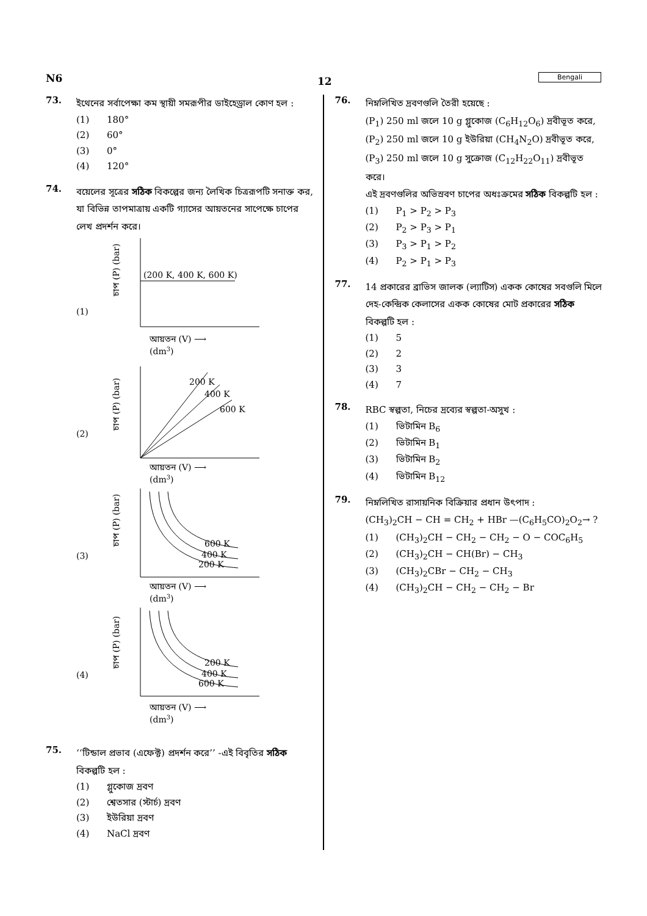N6 12 Bengali
73.
ইথেনের সর্বাপেক্ষা কম স্থায়ী সমরূপীর ডাইহেড্রাল কোণ হল :
(1) 180°
(2) 60°
(3) 0°
(4) 120°
74.
বয়েলের সূত্রের সঠিক বিকল্পের জন্য লৈখিক চিত্ররূপটি সনাক্ত কর, যা বিভিন্ন তাপমাত্রায় একটি গ্যাসের আয়তনের সাপেক্ষে চাপের লেখ প্রদর্শন করে।
(1)
চাপ (P) (bar)
(200 K, 400 K, 600 K)
আয়তন (V) ⟶
(dm3)
(2)
চাপ (P) (bar)
200 K
400 K
600 K
আয়তন (V) ⟶
(dm3)
(3)
চাপ (P) (bar)
600 K
400 K
200 K
আয়তন (V) ⟶
(dm3)
(4)
চাপ (P) (bar)
200 K
400 K
600 K
আয়তন (V) ⟶
(dm3)
75.
‘‘টিন্ডাল প্রভাব (এফেক্ট) প্রদর্শন করে’’ -এই বিবৃতির সঠিক বিকল্পটি হল :
(1) গ্লুকোজ দ্রবণ
(2) শ্বেতসার (স্টার্চ) দ্রবণ
(3) ইউরিয়া দ্রবণ
(4) NaCl দ্রবণ
76.
নিম্নলিখিত দ্রবণগুলি তৈরী হয়েছে :
(P<sub>1</sub>) 250 ml জলে 10 g গ্লুকোজ (C<sub>6</sub>H<sub>12</sub>O<sub>6</sub>) দ্রবীভূত করে,
(P<sub>2</sub>) 250 ml জলে 10 g ইউরিয়া (CH<sub>4</sub>N<sub>2</sub>O) দ্রবীভূত করে,
(P<sub>3</sub>) 250 ml জলে 10 g সুক্রোজ (C<sub>12</sub>H<sub>22</sub>O<sub>11</sub>) দ্রবীভূত করে।
এই দ্রবণগুলির অভিস্রবণ চাপের অধঃক্রমের সঠিক বিকল্পটি হল :
(1) P<sub>1</sub> > P<sub>2</sub> > P<sub>3</sub>
(2) P<sub>2</sub> > P<sub>3</sub> > P<sub>1</sub>
(3) P<sub>3</sub> > P<sub>1</sub> > P<sub>2</sub>
(4) P<sub>2</sub> > P<sub>1</sub> > P<sub>3</sub>
77.
14 প্রকারের ব্রাভিস জালক (ল্যাটিস) একক কোষের সবগুলি মিলে দেহ-কেন্দ্রিক কেলাসের একক কোষের মোট প্রকারের সঠিক বিকল্পটি হল :
(1) 5
(2) 2
(3) 3
(4) 7
78.
RBC স্বল্পতা, নিচের দ্রব্যের স্বল্পতা-অসুখ :
(1) ভিটামিন B<sub>6</sub>
(2) ভিটামিন B<sub>1</sub>
(3) ভিটামিন B<sub>2</sub>
(4) ভিটামিন B<sub>12</sub>
79.
নিম্নলিখিত রাসায়নিক বিক্রিয়ার প্রধান উৎপাদ :
(CH<sub>3</sub>)<sub>2</sub>CH − CH = CH<sub>2</sub> + HBr —(C<sub>6</sub>H<sub>5</sub>CO)<sub>2</sub>O<sub>2</sub>→ ?
(1) (CH<sub>3</sub>)<sub>2</sub>CH − CH<sub>2</sub> − CH<sub>2</sub> − O − COC<sub>6</sub>H<sub>5</sub>
(2) (CH<sub>3</sub>)<sub>2</sub>CH − CH(Br) − CH<sub>3</sub>
(3) (CH<sub>3</sub>)<sub>2</sub>CBr − CH<sub>2</sub> − CH<sub>3</sub>
(4) (CH<sub>3</sub>)<sub>2</sub>CH − CH<sub>2</sub> − CH<sub>2</sub> − Br